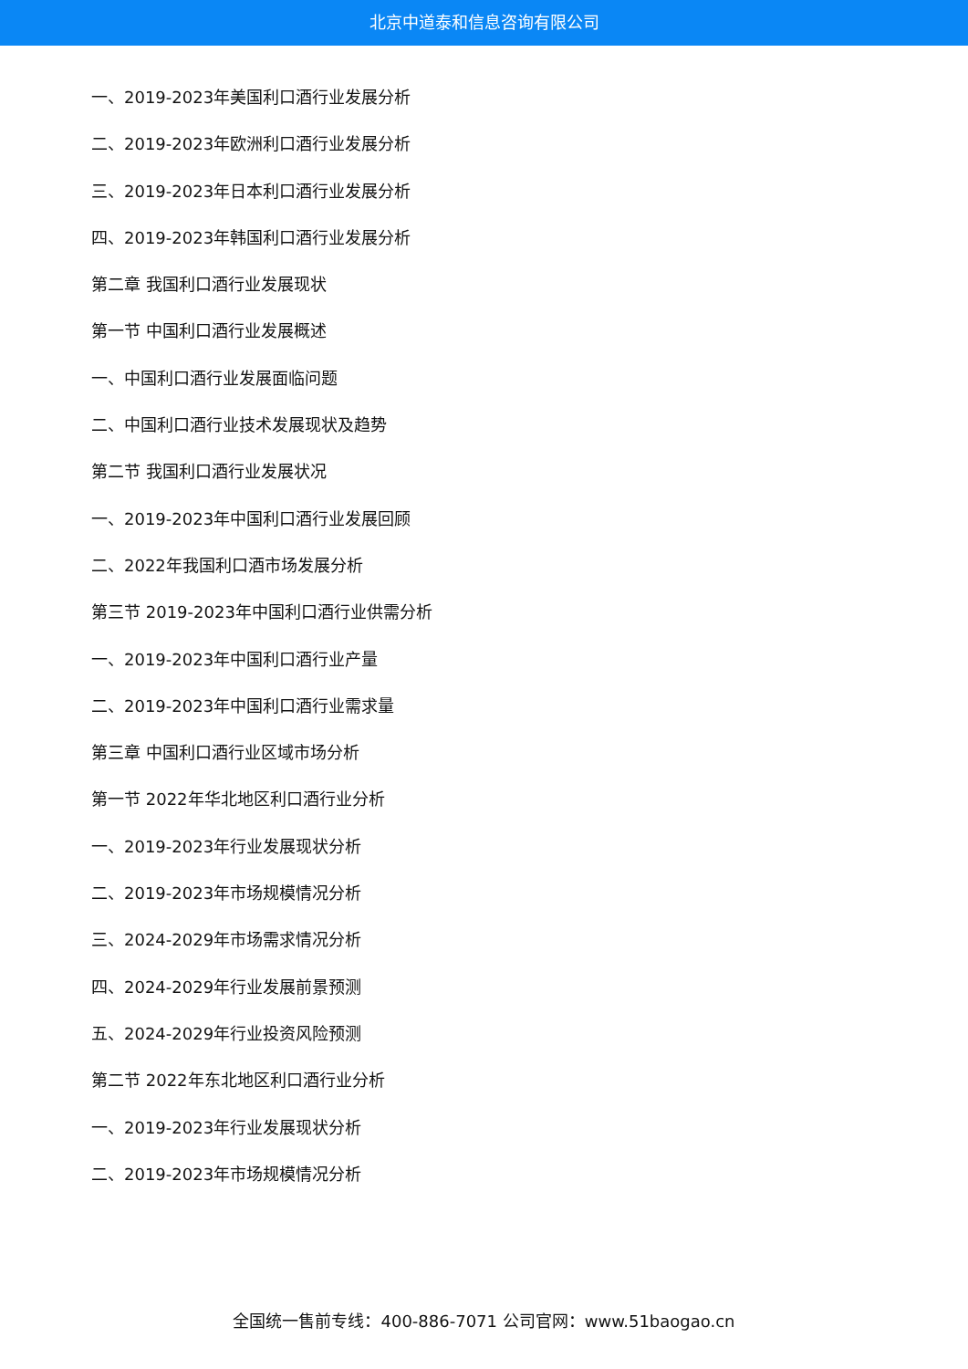北京中道泰和信息咨询有限公司
一、2019-2023年美国利口酒行业发展分析
二、2019-2023年欧洲利口酒行业发展分析
三、2019-2023年日本利口酒行业发展分析
四、2019-2023年韩国利口酒行业发展分析
第二章 我国利口酒行业发展现状
第一节 中国利口酒行业发展概述
一、中国利口酒行业发展面临问题
二、中国利口酒行业技术发展现状及趋势
第二节 我国利口酒行业发展状况
一、2019-2023年中国利口酒行业发展回顾
二、2022年我国利口酒市场发展分析
第三节 2019-2023年中国利口酒行业供需分析
一、2019-2023年中国利口酒行业产量
二、2019-2023年中国利口酒行业需求量
第三章 中国利口酒行业区域市场分析
第一节 2022年华北地区利口酒行业分析
一、2019-2023年行业发展现状分析
二、2019-2023年市场规模情况分析
三、2024-2029年市场需求情况分析
四、2024-2029年行业发展前景预测
五、2024-2029年行业投资风险预测
第二节 2022年东北地区利口酒行业分析
一、2019-2023年行业发展现状分析
二、2019-2023年市场规模情况分析
全国统一售前专线：400-886-7071 公司官网：www.51baogao.cn